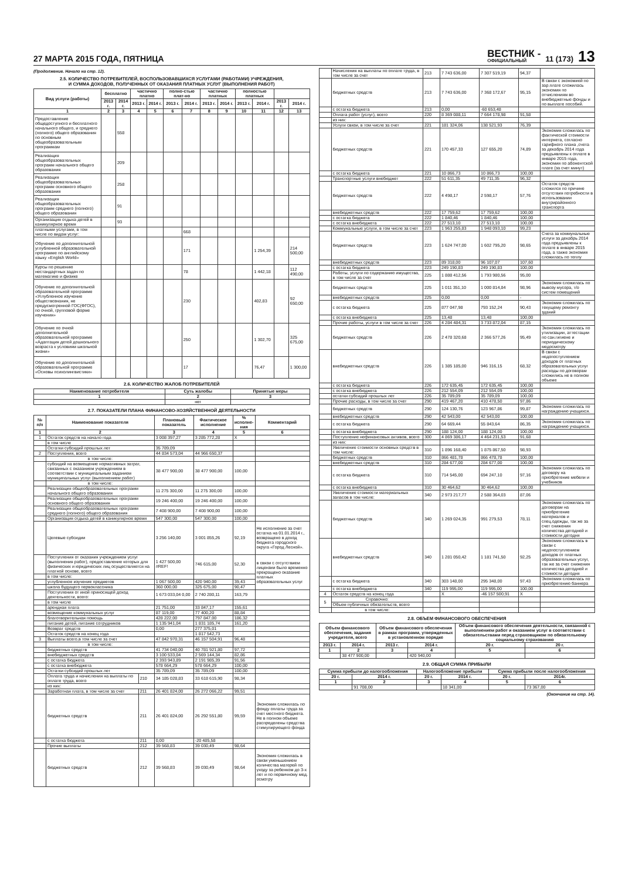27 МАРТА 2015 ГОДА, ПЯТНИЦА
ВЕСТНИК -
ОФИЦИАЛЬНЫЙ
11 (173)
13
(Продолжение. Начало на стр. 12).
2.5. КОЛИЧЕСТВО ПОТРЕБИТЕЛЕЙ, ВОСПОЛЬЗОВАВШИХСЯ УСЛУГАМИ (РАБОТАМИ) УЧРЕЖДЕНИЯ,
И СУММА ДОХОДОВ, ПОЛУЧЕННЫХ ОТ ОКАЗАНИЯ ПЛАТНЫХ УСЛУГ (ВЫПОЛНЕНИЯ РАБОТ)
| Вид услуги (работы) | бесплатно | | частично платно | | полно-стью плат-но | | частично платных | | полностью платных | | | |
| --- | --- | --- | --- | --- | --- | --- | --- | --- | --- | --- | --- | --- |
| | 2013 г. | 2014 г. | 2013 г. | 2014 г. | 2013 г. | 2014 г. | 2013 г. | 2014 г. | 2013 г. | 2014 г. | 2013 г. | 2014 г. |
| 1 | 2 | 3 | 4 | 5 | 6 | 7 | 8 | 9 | 10 | 11 | 12 | 13 |
| Предоставление общедоступного и бесплатного начального общего, и среднего (полного) общего образования по основным общеобразовательным программам | | 558 | | | | | | | | | | |
| Реализация общеобразовательных программ начального общего образования | | 209 | | | | | | | | | | |
| Реализация общеобразовательных программ основного общего образования | | 258 | | | | | | | | | | |
| Реализация общеобразовательных программ среднего (полного) общего образования | | 91 | | | | | | | | | | |
| Организация отдыха детей в каникулярное время | | 93 | | | | | | | | | | |
| платными услугами, в том числе по видам услуг: | | | | | | 668 | | | | | | |
| Обучение по дополнительной углубленной образовательной программе по английскому языку «English World» | | | | | | 171 | | | | 1 254,39 | | 214 500,00 |
| Курсы по решению нестандартных задач по математике и физике | | | | | | 78 | | | | 1 442,18 | | 112 490,00 |
| Обучение по дополнительной образовательной программе «Углубленное изучение обществознания, не предусмотренной ГОС(ФГОС), по очной, групповой форме изучения» | | | | | | 230 | | | | 402,83 | | 92 650,00 |
| Обучение по очной дополнительной образовательной программе «Адаптация детей дошкольного возраста к условиям школьной жизни» | | | | | | 250 | | | | 1 302,70 | | 325 675,00 |
| Обучение по дополнительной образовательной программе «Основы психолингвистики» | | | | | | 17 | | | | 76,47 | | 1 300,00 |
2.6. КОЛИЧЕСТВО ЖАЛОБ ПОТРЕБИТЕЛЕЙ
| Наименование потребителя | Суть жалобы | Принятые меры |
| --- | --- | --- |
| 1 | 2 | 3 |
| | нет | |
2.7. ПОКАЗАТЕЛИ ПЛАНА ФИНАНСОВО-ХОЗЯЙСТВЕННОЙ ДЕЯТЕЛЬНОСТИ
| № п/п | Наименование показателя | | Плановый показатель | Фактическое исполнение | % исполне-ния | Комментарий |
| --- | --- | --- | --- | --- | --- | --- |
| 1 | 2 | | 3 | 4 | 5 | 6 |
| 1 | Остаток средств на начало года | | 3 008 397,27 | 3 285 772,28 | X | |
| | в том числе | | | | | |
| | Остатки субсидий прошлых лет | | 35 789,09 | | | |
| 2 | Поступления, всего | | 44 834 573,04 | 44 966 650,37 | | |
| | в том числе: | | | | | |
| | субсидий на возмещение нормативных затрат, связанных с оказанием учреждением в соответствии с муниципальным заданием муниципальных услуг (выполнением работ) | | 38 477 900,00 | 38 477 900,00 | 100,00 | |
| | в том числе: | | | | | |
| | Реализация общеобразовательных программ начального общего образования | | 11 275 300,00 | 11 275 300,00 | 100,00 | |
| | Реализация общеобразовательных программ основного общего образования | | 19 246 400,00 | 19 246 400,00 | 100,00 | |
| | Реализация общеобразовательных программ среднего (полного) общего образования | | 7 408 900,00 | 7 408 900,00 | 100,00 | |
| | Организация отдыха детей в каникулярное время | | 547 300,00 | 547 300,00 | 100,00 | |
| | Целевые субсидии | | 3 256 140,00 | 3 001 855,26 | 92,19 | Не исполнение за счет остатка на 01.01.2014 г., возвращено в доход бюджета городского округа «Город Лесной». |
| | Поступления от оказания учреждением услуг (выполнения работ), предоставление которых для физических и юридических лиц осуществляется на платной основе, всего | | 1 427 500,00 #REF! | 746 615,00 | 52,30 | в связи с отсутствием лицензии было временно прекращено оказание платных образовательных услуг |
| | в том числе: | | | | | |
| | углубленное изучение предметов | | 1 067 500,00 | 420 940,00 | 39,43 | |
| | школа будущего первоклассника | | 360 000,00 | 325 675,00 | 90,47 | |
| | Поступления от иной приносящей доход деятельности, всего: | | 1 673 033,04 0,00 | 2 740 280,11 | 163,79 | |
| | в том числе | | | | | |
| | арендная плата | | 21 751,00 | 33 847,17 | 155,61 | |
| | возмещение коммунальных услуг | | 87 119,00 | 77 400,20 | 88,84 | |
| | благотворительная помощь | | 428 222,00 | 797 847,00 | 186,32 | |
| | питание детей, питание сотрудников | | 1 135 941,04 | 1 831 185,74 | 161,20 | |
| | Возврат средств | | 0,00 | 277 375,01 | | |
| | Остаток средств на конец года | | | 1 817 542,73 | | |
| 3 | Выплаты всего,в том числе за счет | | 47 842 970,31 | 46 157 504,91 | 96,48 | |
| | в том числе: | | | | | |
| | бюджетных средств | | 41 734 040,00 | 40 781 921,80 | 97,72 | |
| | внебюджетных средств | | 3 100 533,04 | 2 569 144,34 | 82,86 | |
| | с остатка бюджета | | 2 393 943,89 | 2 191 985,39 | 91,56 | |
| | с остатка внебюджета | | 578 664,29 | 578 664,29 | 100,00 | |
| | Остатки субсидий прошлых лет | | 35 789,09 | 35 789,09 | 100,00 | |
| | Оплата труда и начисления на выплаты по оплате труда, всего | 210 | 34 185 028,83 | 33 618 615,90 | 98,34 | |
| | из них: | | | | | |
| | Заработная плата, в том числе за счет | 211 | 26 401 824,00 | 26 272 066,22 | 99,51 | |
| | бюджетных средств | 211 | 26 401 824,00 | 26 292 551,80 | 99,59 | Экономия сложилась по фонду оплаты труда за счет местного бюджета. Не в полном объеме распределены средства стимулирующего фонда |
| | с остатка бюджета | 211 | 0,00 | -20 485,58 | | |
| | Прочие выплаты | 212 | 39 568,83 | 39 030,49 | 98,64 | |
| | бюджетных средств | 212 | 39 568,83 | 39 030,49 | 98,64 | Экономия сложилась в связи уменьшением количества матерей по уходу за ребенком до 3-х лет и по первичному мед. осмотру |
| | Начисления на выплаты по оплате труда, в том числе за счет | 213 | 7 743 636,00 | 7 307 519,19 | 94,37 | |
| | бюджетных средств | 213 | 7 743 636,00 | 7 368 172,67 | 95,15 | В связи с экономией по зар.плате сложилась экономия по отчислениям во внебюджетные фонды и по выплате пособий. |
| | с остатка бюджета | 213 | 0,00 | -60 653,48 | | |
| | Оплата работ (услуг), всего | 220 | 8 369 088,11 | 7 664 178,98 | 91,58 | |
| | из них: | | | | | |
| | Услуги связи, в том числе за счет | 221 | 181 324,06 | 138 521,93 | 76,39 | |
| | бюджетных средств | 221 | 170 457,33 | 127 655,20 | 74,89 | Экономия сложилась по фактической стоимости интернета, согласно тарифного плана ,счета за декабрь 2014 года предъявлены к оплате в январе 2015 года, экономия по абонентской плате (за счет минут) |
| | с остатка бюджета | 221 | 10 866,73 | 10 866,73 | 100,00 | |
| | Транспортные услуги внебюджет | 222 | 51 611,35 | 49 711,35 | 96,32 | |
| | бюджетных средств | 222 | 4 498,17 | 2 598,17 | 57,76 | Остаток средств сложился по причине отсутствия потребности в использовании внутрирайонного транспорта |
| | внебюджетных средств | 222 | 17 759,62 | 17 759,62 | 100,00 | |
| | с остатка бюджета | 222 | 1 840,46 | 1 840,46 | 100,00 | |
| | с остатка внебюджета | 222 | 27 513,10 | 27 513,10 | 100,00 | |
| | Коммунальные услуги, в том числе за счет | 223 | 1 963 255,83 | 1 948 093,10 | 99,23 | |
| | бюджетных средств | 223 | 1 624 747,00 | 1 602 795,20 | 98,65 | Счета за коммунальные услуги за декабрь 2014 года предъявлены к оплате в январе 2015 года, а также экономия сложилась по теплу |
| | внебюджетных средств | 223 | 89 318,00 | 96 107,07 | 107,60 | |
| | с остатка бюджета | 223 | 249 190,83 | 249 190,83 | 100,00 | |
| | Работы, услуги по содержанию имущества, в том числе за счет | 225 | 1 888 412,56 | 1 793 980,56 | 95,00 | |
| | бюджетных средств | 225 | 1 011 351,10 | 1 000 814,84 | 98,96 | Экономия сложилась по вывозу мусора, т/о систем помещений |
| | внебюджетных средств | 225 | 0,00 | 0,00 | - | |
| | с остатка бюджета | 225 | 877 047,98 | 793 152,24 | 90,43 | Экономия сложилась по текущему ремонту зданий |
| | с остатка внебюджета | 225 | 13,48 | 13,48 | 100,00 | |
| | Прочие работы, услуги в том числе за счет | 226 | 4 284 484,31 | 3 733 872,04 | 87,15 | |
| | бюджетных средств | 226 | 2 478 320,68 | 2 366 577,26 | 95,49 | Экономия сложилась по утилизации, аттестации по сан.гигиене и периодическому медосмотру |
| | внебюджетных средств | 226 | 1 385 185,00 | 946 316,15 | 68,32 | В связи с недопоступлением доходов от платных образовательных услуг расходы по договорам сложились не в полном объеме |
| | с остатка бюджета | 226 | 172 635,45 | 172 635,45 | 100,00 | |
| | с остатка внебюджета | 226 | 212 554,09 | 212 554,09 | 100,00 | |
| | остатки субсидий прошлых лет | 226 | 35 789,09 | 35 789,09 | 100,00 | |
| | Прочие расходы, в том числе за счет | 290 | 419 467,20 | 410 478,50 | 97,86 | |
| | бюджетных средств | 290 | 124 130,76 | 123 967,86 | 99,87 | Экономия сложилась по награждению учащихся. |
| | внебюджетных средств | 290 | 42 543,00 | 42 543,00 | 100,00 | |
| | с остатка бюджета | 290 | 64 669,44 | 55 843,64 | 86,35 | Экономия сложилась по награждению учащихся. |
| | с остатка внебюджета | 290 | 188 124,00 | 188 124,00 | 100,00 | |
| | Поступление нефинансовых активов, всего | 300 | 4 869 386,17 | 4 464 231,53 | 91,68 | |
| | из них: | | | | | |
| | Увеличение стоимости основных средств в том числе: | 310 | 1 896 168,40 | 1 875 867,50 | 98,93 | |
| | бюджетных средств | 310 | 866 481,78 | 866 478,78 | 100,00 | |
| | внебюджетных средств | 310 | 284 677,00 | 284 677,00 | 100,00 | |
| | с остатка бюджета | 310 | 714 545,00 | 694 247,10 | 97,16 | Экономия сложилась по договору на приобретение мебели и учебников |
| | с остатка внебюджета | 310 | 30 464,62 | 30 464,62 | 100,00 | |
| | Увеличение стоимости материальных запасов в том числе: | 340 | 2 973 217,77 | 2 588 364,03 | 87,06 | |
| | бюджетных средств | 340 | 1 269 024,35 | 991 279,53 | 78,11 | Экономия сложилась по договорам на приобретение материалов и спец.одежды, так же за счет снижения количества детодней и стоимости детодня |
| | внебюджетных средств | 340 | 1 281 050,42 | 1 181 741,50 | 92,25 | Экономия сложилась в связи с недопоступлением доходов от платных образовательных услуг, так же за счет снижения количества детодней и стоимости детодня |
| | с остатка бюджета | 340 | 303 148,00 | 295 348,00 | 97,43 | Экономия сложилась по приобретению баннера |
| | с остатка внебюджета | 340 | 119 995,00 | 119 995,00 | 100,00 | |
| 4 | Остаток средств на конец года | | X | -46 157 500,91 | X | |
| 5 | Справочно: | | | | | |
| | Объем публичных обязательств, всего | | | | | |
| | в том числе: | | | | | |
2.8. ОБЪЕМ ФИНАНСОВОГО ОБЕСПЕЧЕНИЯ
| Объем финансового обеспечения, задания учредителя, всего | | Объем финансового обеспечения в рамках программ, утвержденных в установленном порядке | | Объем финансового обеспечения деятельности, связанной с выполнением работ и оказанием услуг в соответствии с обязательствами перед страховщиком по обязательному социальному страхованию | |
| --- | --- | --- | --- | --- | --- |
| 2013 г. | 2014 г. | 2013 г. | 2014 г. | 20 г. | 20 г. |
| 1 | 2 | 3 | 4 | 5 | 6 |
| | 38 477 900,00 | | 420 940,00 | | |
2.9. ОБЩАЯ СУММА ПРИБЫЛИ
| Сумма прибыли до налогообложения | | Налогообложение прибыли | | Сумма прибыли после налогообложения | |
| --- | --- | --- | --- | --- | --- |
| 20 г. | 2014 г. | 20 г. | 2014 г. | 20 г. | 2014г. |
| 1 | 2 | 3 | 4 | 5 | 6 |
| | 91 708,00 | | 18 341,00 | | 73 367,00 |
(Окончание на стр. 14).